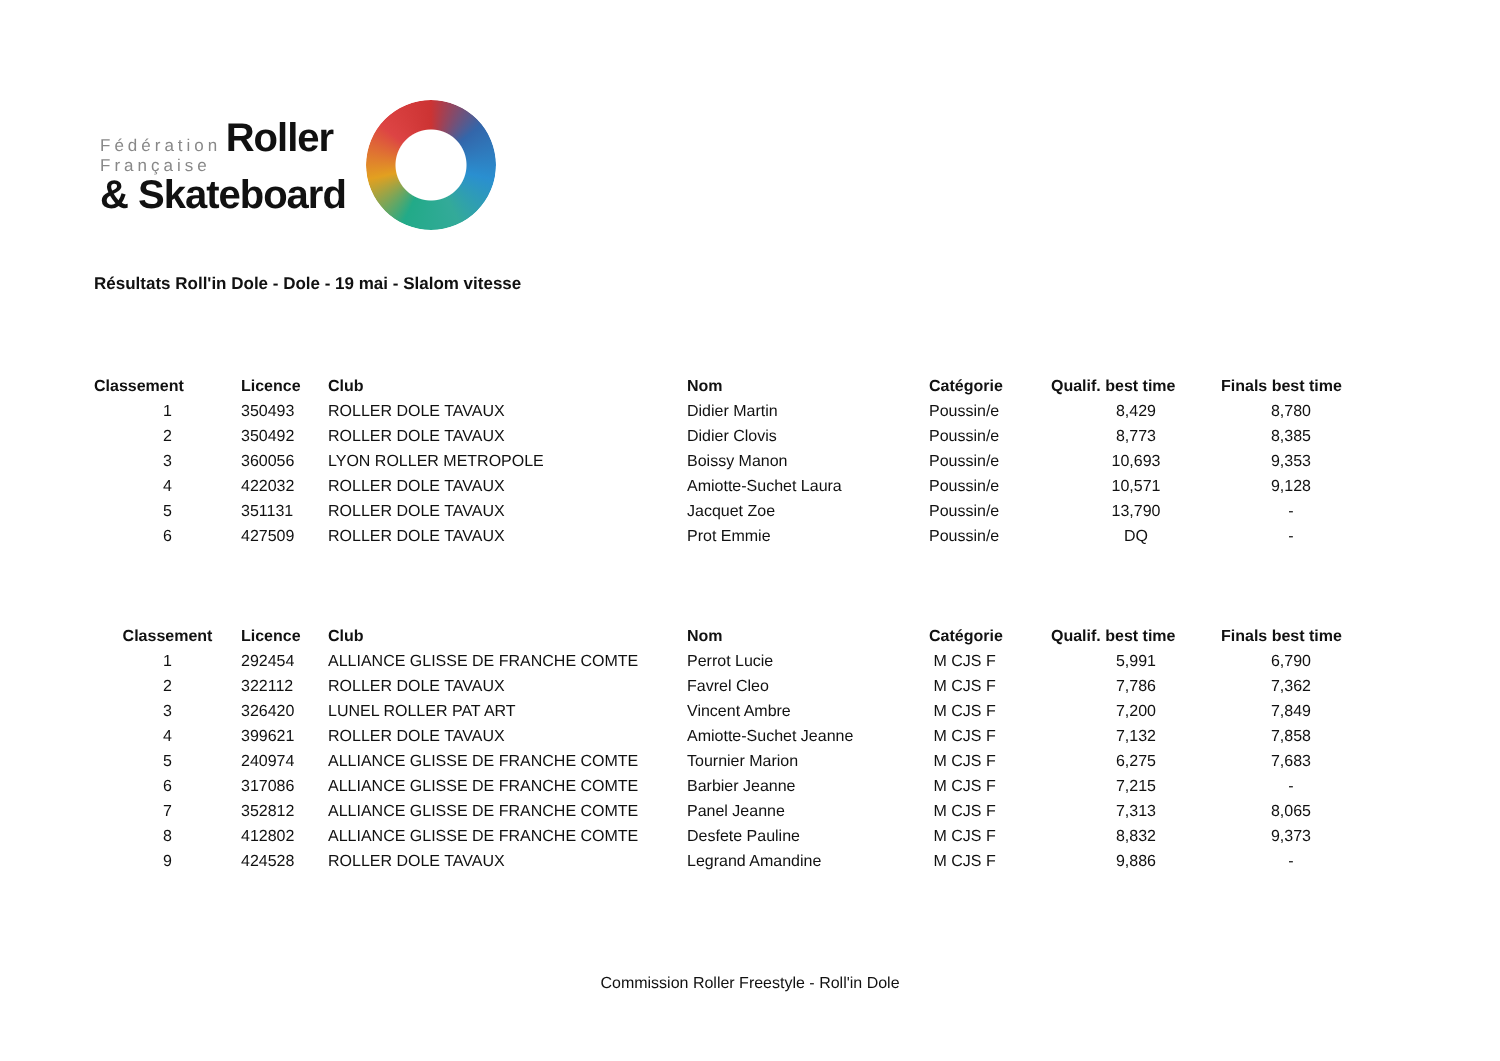Fédération Roller
Française
& Skateboard
Résultats Roll'in Dole - Dole - 19 mai - Slalom vitesse
| Classement | Licence | Club | Nom | Catégorie | Qualif. best time | Finals best time |
| --- | --- | --- | --- | --- | --- | --- |
| 1 | 350493 | ROLLER DOLE TAVAUX | Didier Martin | Poussin/e | 8,429 | 8,780 |
| 2 | 350492 | ROLLER DOLE TAVAUX | Didier Clovis | Poussin/e | 8,773 | 8,385 |
| 3 | 360056 | LYON ROLLER METROPOLE | Boissy Manon | Poussin/e | 10,693 | 9,353 |
| 4 | 422032 | ROLLER DOLE TAVAUX | Amiotte-Suchet Laura | Poussin/e | 10,571 | 9,128 |
| 5 | 351131 | ROLLER DOLE TAVAUX | Jacquet Zoe | Poussin/e | 13,790 | - |
| 6 | 427509 | ROLLER DOLE TAVAUX | Prot Emmie | Poussin/e | DQ | - |
| Classement | Licence | Club | Nom | Catégorie | Qualif. best time | Finals best time |
| --- | --- | --- | --- | --- | --- | --- |
| 1 | 292454 | ALLIANCE GLISSE DE FRANCHE COMTE | Perrot Lucie | M CJS F | 5,991 | 6,790 |
| 2 | 322112 | ROLLER DOLE TAVAUX | Favrel Cleo | M CJS F | 7,786 | 7,362 |
| 3 | 326420 | LUNEL ROLLER PAT ART | Vincent Ambre | M CJS F | 7,200 | 7,849 |
| 4 | 399621 | ROLLER DOLE TAVAUX | Amiotte-Suchet Jeanne | M CJS F | 7,132 | 7,858 |
| 5 | 240974 | ALLIANCE GLISSE DE FRANCHE COMTE | Tournier Marion | M CJS F | 6,275 | 7,683 |
| 6 | 317086 | ALLIANCE GLISSE DE FRANCHE COMTE | Barbier Jeanne | M CJS F | 7,215 | - |
| 7 | 352812 | ALLIANCE GLISSE DE FRANCHE COMTE | Panel Jeanne | M CJS F | 7,313 | 8,065 |
| 8 | 412802 | ALLIANCE GLISSE DE FRANCHE COMTE | Desfete Pauline | M CJS F | 8,832 | 9,373 |
| 9 | 424528 | ROLLER DOLE TAVAUX | Legrand Amandine | M CJS F | 9,886 | - |
Commission Roller Freestyle - Roll'in Dole